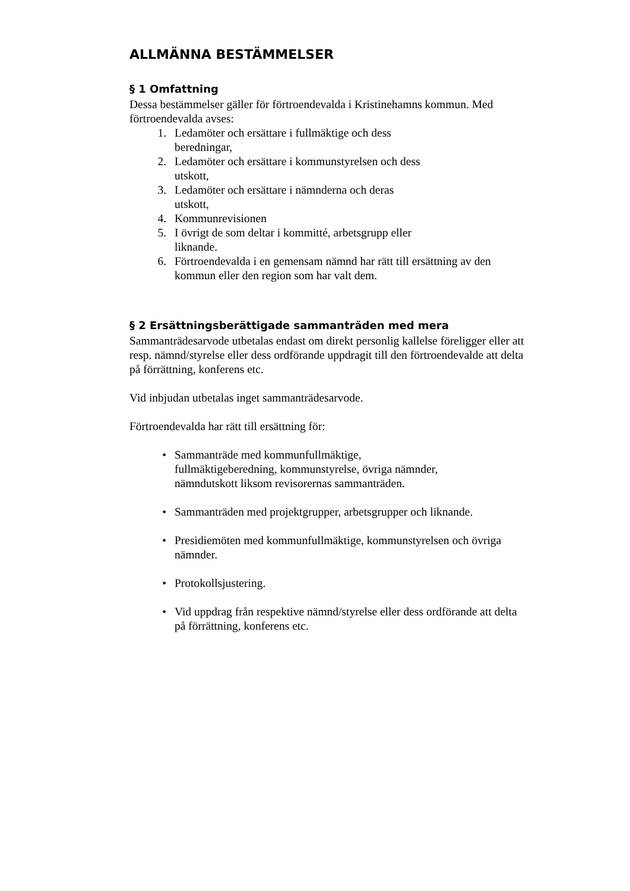ALLMÄNNA BESTÄMMELSER
§ 1 Omfattning
Dessa bestämmelser gäller för förtroendevalda i Kristinehamns kommun. Med förtroendevalda avses:
1. Ledamöter och ersättare i fullmäktige och dess
beredningar,
2. Ledamöter och ersättare i kommunstyrelsen och dess
utskott,
3. Ledamöter och ersättare i nämnderna och deras
utskott,
4. Kommunrevisionen
5. I övrigt de som deltar i kommitté, arbetsgrupp eller
liknande.
6. Förtroendevalda i en gemensam nämnd har rätt till ersättning av den kommun eller den region som har valt dem.
§ 2 Ersättningsberättigade sammanträden med mera
Sammanträdesarvode utbetalas endast om direkt personlig kallelse föreligger eller att resp. nämnd/styrelse eller dess ordförande uppdragit till den förtroendevalde att delta på förrättning, konferens etc.
Vid inbjudan utbetalas inget sammanträdesarvode.
Förtroendevalda har rätt till ersättning för:
• Sammanträde med kommunfullmäktige,
fullmäktigeberedning, kommunstyrelse, övriga nämnder,
nämndutskott liksom revisorernas sammanträden.
• Sammanträden med projektgrupper, arbetsgrupper och liknande.
• Presidiemöten med kommunfullmäktige, kommunstyrelsen och övriga nämnder.
• Protokollsjustering.
• Vid uppdrag från respektive nämnd/styrelse eller dess ordförande att delta på förrättning, konferens etc.